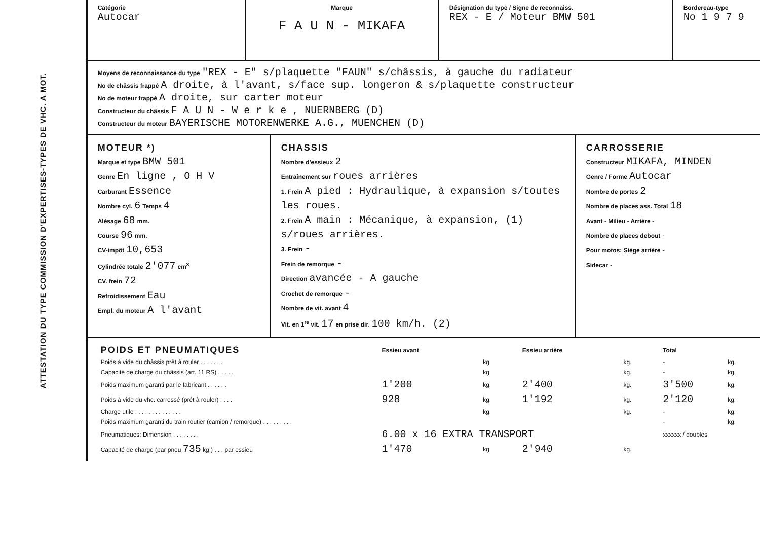ATTESTATION DU TYPE COMMISSION D'EXPERTISES-TYPES DE VHC. A MOT.
Catégorie
Autocar
Marque
F A U N - MIKAFA
Désignation du type / Signe de reconnaiss.
REX - E / Moteur BMW 501
Bordereau-type
No 1 9 7 9
Moyens de reconnaissance du type "REX - E" s/plaquette "FAUN" s/châssis, à gauche du radiateur
No de châssis frappé A droite, à l'avant, s/face sup. longeron & s/plaquette constructeur
No de moteur frappé A droite, sur carter moteur
Constructeur du châssis F A U N - W e r k e , NUERNBERG (D)
Constructeur du moteur BAYERISCHE MOTORENWERKE A.G., MUENCHEN (D)
MOTEUR *)
Marque et type BMW 501
Genre En ligne , O H V
Carburant Essence
Nombre cyl. 6 Temps 4
Alésage 68 mm.
Course 96 mm.
CV-impôt 10,653
Cylindrée totale 2'077 cm<sup>3</sup>
CV. frein 72
Refroidissement Eau
Empl. du moteur A l'avant
CHASSIS
Nombre d'essieux 2
Entraînement sur roues arrières
1. Frein A pied : Hydraulique, à expansion s/toutes les roues.
2. Frein A main : Mécanique, à expansion, (1) s/roues arrières.
3. Frein -
Frein de remorque -
Direction avancée - A gauche
Crochet de remorque -
Nombre de vit. avant 4
Vit. en 1<sup>re</sup> vit. 17 en prise dir. 100 km/h. (2)
CARROSSERIE
Constructeur MIKAFA, MINDEN
Genre / Forme Autocar
Nombre de portes 2
Nombre de places ass. Total 18
Avant - Milieu - Arrière -
Nombre de places debout -
Pour motos: Siège arrière -
Sidecar -
| POIDS ET PNEUMATIQUES | Essieu avant | | Essieu arrière | | Total | |
| Poids à vide du châssis prêt à rouler . . . . . . . | | kg. | | kg. | - | kg. |
| Capacité de charge du châssis (art. 11 RS) . . . . . | | kg. | | kg. | - | kg. |
| Poids maximum garanti par le fabricant . . . . . . | 1'200 | kg. | 2'400 | kg. | 3'500 | kg. |
| Poids à vide du vhc. carrossé (prêt à rouler) . . . . | 928 | kg. | 1'192 | kg. | 2'120 | kg. |
| Charge utile . . . . . . . . . . . . . . | | kg. | | kg. | - | kg. |
| Poids maximum garanti du train routier (camion / remorque) . . . . . . . . . | | | | | - | kg. |
| Pneumatiques: Dimension . . . . . . . . | 6.00 x 16 EXTRA TRANSPORT | | | | xxxxxx / doubles | |
| Capacité de charge (par pneu 735 kg.) . . . par essieu | 1'470 | kg. | 2'940 | kg. | | |